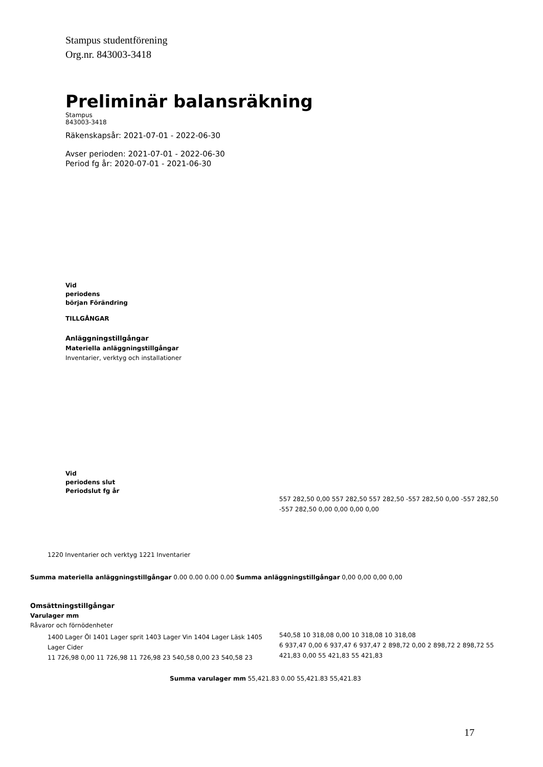Stampus studentförening
Org.nr. 843003-3418
Preliminär balansräkning
Stampus
843003-3418
Räkenskapsår: 2021-07-01 - 2022-06-30
Avser perioden: 2021-07-01 - 2022-06-30
Period fg år: 2020-07-01 - 2021-06-30
Vid
periodens
början Förändring
TILLGÅNGAR
Anläggningstillgångar
Materiella anläggningstillgångar
Inventarier, verktyg och installationer
Vid
periodens slut
Periodslut fg år
557 282,50 0,00 557 282,50 557 282,50 -557 282,50 0,00 -557 282,50
-557 282,50 0,00 0,00 0,00 0,00
1220 Inventarier och verktyg 1221 Inventarier
Summa materiella anläggningstillgångar 0.00 0.00 0.00 0.00 Summa anläggningstillgångar 0,00 0,00 0,00 0,00
Omsättningstillgångar
Varulager mm
Råvaror och förnödenheter
1400 Lager Öl 1401 Lager sprit 1403 Lager Vin 1404 Lager Läsk 1405 Lager Cider
11 726,98 0,00 11 726,98 11 726,98 23 540,58 0,00 23 540,58 23
540,58 10 318,08 0,00 10 318,08 10 318,08
6 937,47 0,00 6 937,47 6 937,47 2 898,72 0,00 2 898,72 2 898,72 55 421,83 0,00 55 421,83 55 421,83
Summa varulager mm 55,421.83 0.00 55,421.83 55,421.83
17